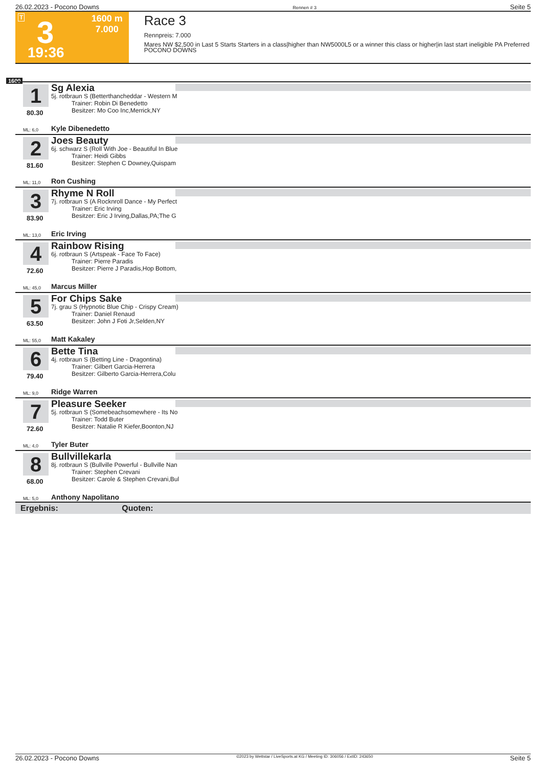26.02.2023 - Pocono Downs Rennen # 3 Seite 5
T 3
19:36
1600 m
7.000
Race 3
Rennpreis: 7.000
Mares NW $2,500 in Last 5 Starts Starters in a class|higher than NW5000L5 or a winner this class or higher|in last start ineligible PA Preferred POCONO DOWNS
1600
1
80.30
Sg Alexia
5j. rotbraun S (Betterthancheddar - Western M
Trainer: Robin Di Benedetto
Besitzer: Mo Coo Inc,Merrick,NY
ML: 6,0 Kyle Dibenedetto
2
81.60
Joes Beauty
6j. schwarz S (Roll With Joe - Beautiful In Blue
Trainer: Heidi Gibbs
Besitzer: Stephen C Downey,Quispam
ML: 11,0 Ron Cushing
3
83.90
Rhyme N Roll
7j. rotbraun S (A Rocknroll Dance - My Perfect
Trainer: Eric Irving
Besitzer: Eric J Irving,Dallas,PA;The G
ML: 13,0 Eric Irving
4
72.60
Rainbow Rising
6j. rotbraun S (Artspeak - Face To Face)
Trainer: Pierre Paradis
Besitzer: Pierre J Paradis,Hop Bottom,
ML: 45,0 Marcus Miller
5
63.50
For Chips Sake
7j. grau S (Hypnotic Blue Chip - Crispy Cream)
Trainer: Daniel Renaud
Besitzer: John J Foti Jr,Selden,NY
ML: 55,0 Matt Kakaley
6
79.40
Bette Tina
4j. rotbraun S (Betting Line - Dragontina)
Trainer: Gilbert Garcia-Herrera
Besitzer: Gilberto Garcia-Herrera,Colu
ML: 9,0 Ridge Warren
7
72.60
Pleasure Seeker
5j. rotbraun S (Somebeachsomewhere - Its No
Trainer: Todd Buter
Besitzer: Natalie R Kiefer,Boonton,NJ
ML: 4,0 Tyler Buter
8
68.00
Bullvillekarla
8j. rotbraun S (Bullville Powerful - Bullville Nan
Trainer: Stephen Crevani
Besitzer: Carole & Stephen Crevani,Bul
ML: 5,0 Anthony Napolitano
Ergebnis: Quoten:
26.02.2023 - Pocono Downs ©2023 by Wettstar / LiveSports.at KG / Meeting ID: 306056 / ExtID: 243650 Seite 5